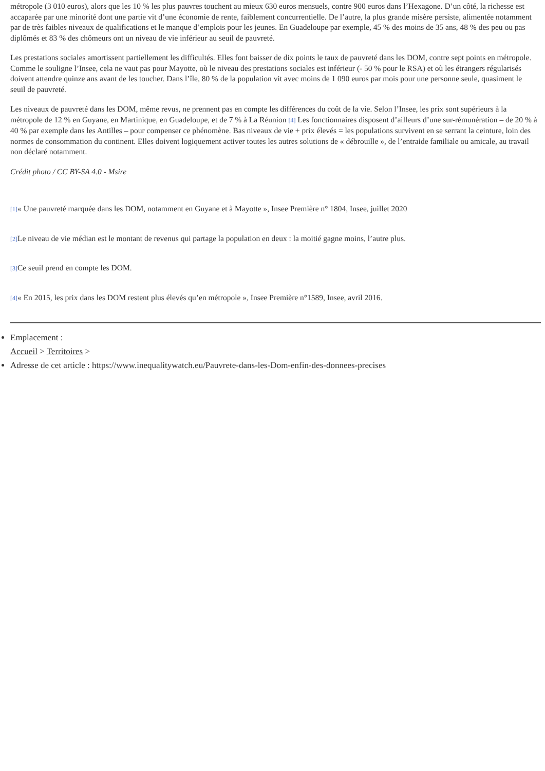métropole (3 010 euros), alors que les 10 % les plus pauvres touchent au mieux 630 euros mensuels, contre 900 euros dans l’Hexagone. D’un côté, la richesse est accaparée par une minorité dont une partie vit d’une économie de rente, faiblement concurrentielle. De l’autre, la plus grande misère persiste, alimentée notamment par de très faibles niveaux de qualifications et le manque d’emplois pour les jeunes. En Guadeloupe par exemple, 45 % des moins de 35 ans, 48 % des peu ou pas diplômés et 83 % des chômeurs ont un niveau de vie inférieur au seuil de pauvreté.
Les prestations sociales amortissent partiellement les difficultés. Elles font baisser de dix points le taux de pauvreté dans les DOM, contre sept points en métropole. Comme le souligne l’Insee, cela ne vaut pas pour Mayotte, où le niveau des prestations sociales est inférieur (- 50 % pour le RSA) et où les étrangers régularisés doivent attendre quinze ans avant de les toucher. Dans l’île, 80 % de la population vit avec moins de 1 090 euros par mois pour une personne seule, quasiment le seuil de pauvreté.
Les niveaux de pauvreté dans les DOM, même revus, ne prennent pas en compte les différences du coût de la vie. Selon l’Insee, les prix sont supérieurs à la métropole de 12 % en Guyane, en Martinique, en Guadeloupe, et de 7 % à La Réunion [4] Les fonctionnaires disposent d’ailleurs d’une sur-rémunération – de 20 % à 40 % par exemple dans les Antilles – pour compenser ce phénomène. Bas niveaux de vie + prix élevés = les populations survivent en se serrant la ceinture, loin des normes de consommation du continent. Elles doivent logiquement activer toutes les autres solutions de « débrouille », de l’entraide familiale ou amicale, au travail non déclaré notamment.
Crédit photo / CC BY-SA 4.0 - Msire
[1]« Une pauvreté marquée dans les DOM, notamment en Guyane et à Mayotte », Insee Première n° 1804, Insee, juillet 2020
[2] Le niveau de vie médian est le montant de revenus qui partage la population en deux : la moitié gagne moins, l’autre plus.
[3] Ce seuil prend en compte les DOM.
[4]« En 2015, les prix dans les DOM restent plus élevés qu’en métropole », Insee Première n°1589, Insee, avril 2016.
Emplacement :
Accueil > Territoires >
Adresse de cet article : https://www.inequalitywatch.eu/Pauvrete-dans-les-Dom-enfin-des-donnees-precises